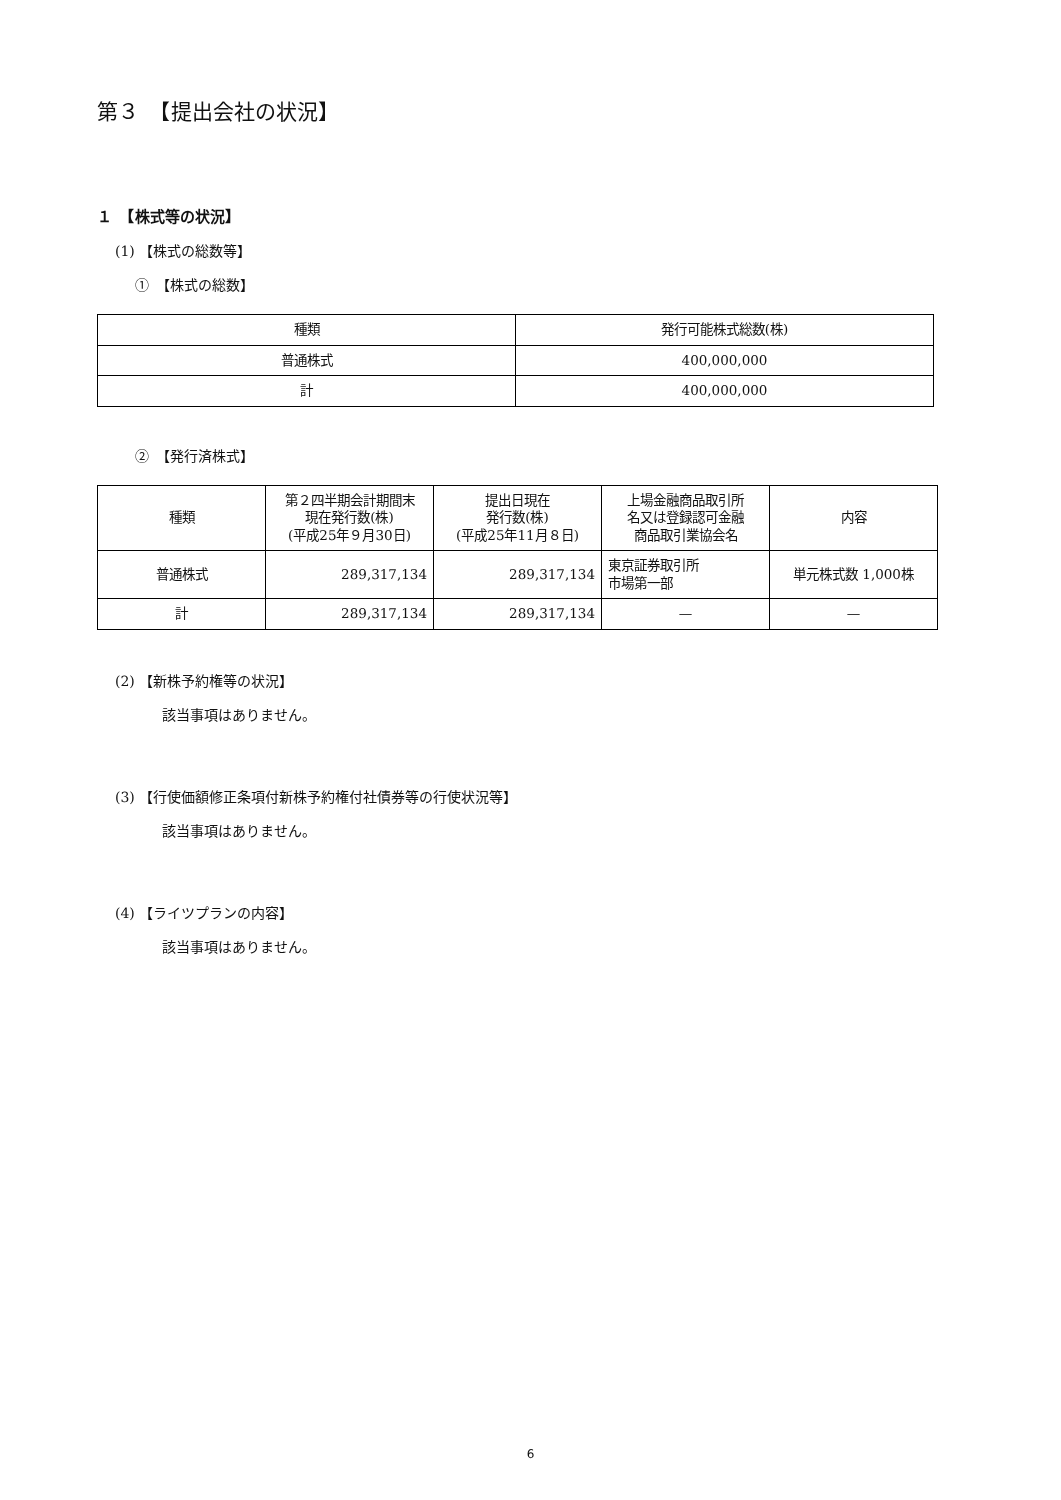第３　【提出会社の状況】
１　【株式等の状況】
(1) 【株式の総数等】
①　【株式の総数】
| 種類 | 発行可能株式総数(株) |
| --- | --- |
| 普通株式 | 400,000,000 |
| 計 | 400,000,000 |
②　【発行済株式】
| 種類 | 第２四半期会計期間末 現在発行数(株) (平成25年９月30日) | 提出日現在 発行数(株) (平成25年11月８日) | 上場金融商品取引所 名又は登録認可金融 商品取引業協会名 | 内容 |
| --- | --- | --- | --- | --- |
| 普通株式 | 289,317,134 | 289,317,134 | 東京証券取引所 市場第一部 | 単元株式数 1,000株 |
| 計 | 289,317,134 | 289,317,134 | — | — |
(2) 【新株予約権等の状況】
該当事項はありません。
(3) 【行使価額修正条項付新株予約権付社債券等の行使状況等】
該当事項はありません。
(4) 【ライツプランの内容】
該当事項はありません。
6